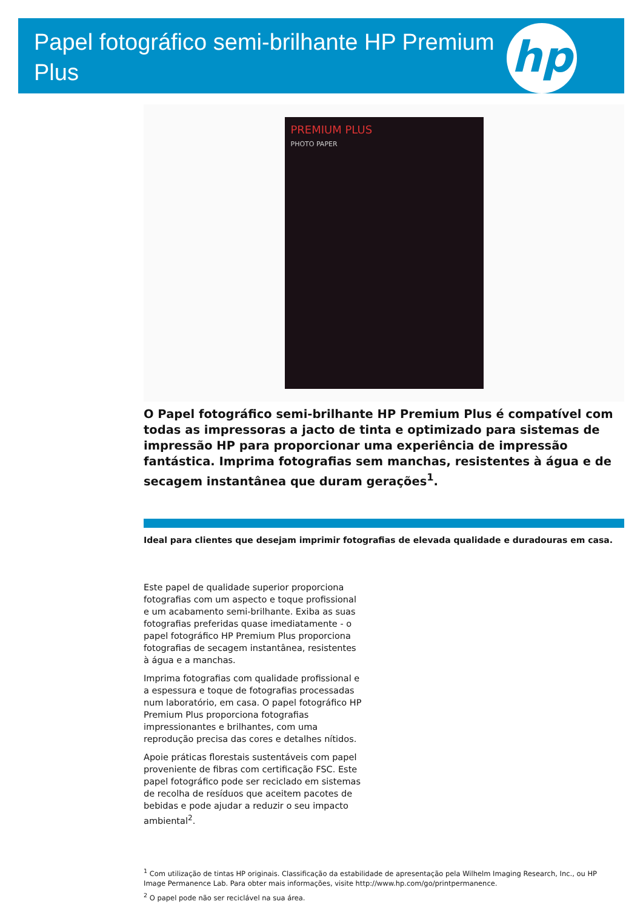Papel fotográfico semi-brilhante HP Premium Plus
hp
PREMIUM PLUS
PHOTO PAPER
O Papel fotográfico semi-brilhante HP Premium Plus é compatível com todas as impressoras a jacto de tinta e optimizado para sistemas de impressão HP para proporcionar uma experiência de impressão fantástica. Imprima fotografias sem manchas, resistentes à água e de secagem instantânea que duram gerações<sup>1</sup>.
Ideal para clientes que desejam imprimir fotografias de elevada qualidade e duradouras em casa.
Este papel de qualidade superior proporciona fotografias com um aspecto e toque profissional e um acabamento semi-brilhante. Exiba as suas fotografias preferidas quase imediatamente - o papel fotográfico HP Premium Plus proporciona fotografias de secagem instantânea, resistentes à água e a manchas.
Imprima fotografias com qualidade profissional e a espessura e toque de fotografias processadas num laboratório, em casa. O papel fotográfico HP Premium Plus proporciona fotografias impressionantes e brilhantes, com uma reprodução precisa das cores e detalhes nítidos.
Apoie práticas florestais sustentáveis com papel proveniente de fibras com certificação FSC. Este papel fotográfico pode ser reciclado em sistemas de recolha de resíduos que aceitem pacotes de bebidas e pode ajudar a reduzir o seu impacto ambiental<sup>2</sup>.
<sup>1</sup> Com utilização de tintas HP originais. Classificação da estabilidade de apresentação pela Wilhelm Imaging Research, Inc., ou HP Image Permanence Lab. Para obter mais informações, visite http://www.hp.com/go/printpermanence.
<sup>2</sup> O papel pode não ser reciclável na sua área.